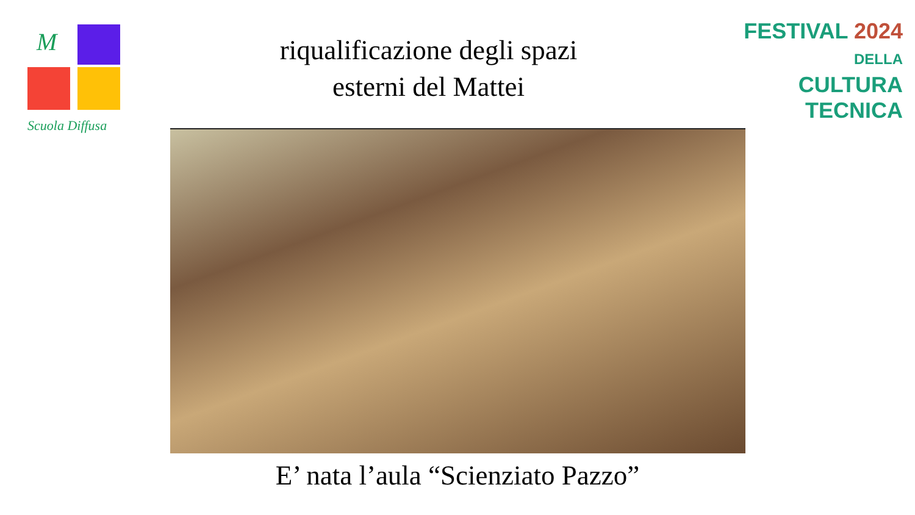M
Scuola Diffusa
riqualificazione degli spazi
esterni del Mattei
FESTIVAL 2024
DELLA
CULTURA
TECNICA
E’ nata l’aula “Scienziato Pazzo”